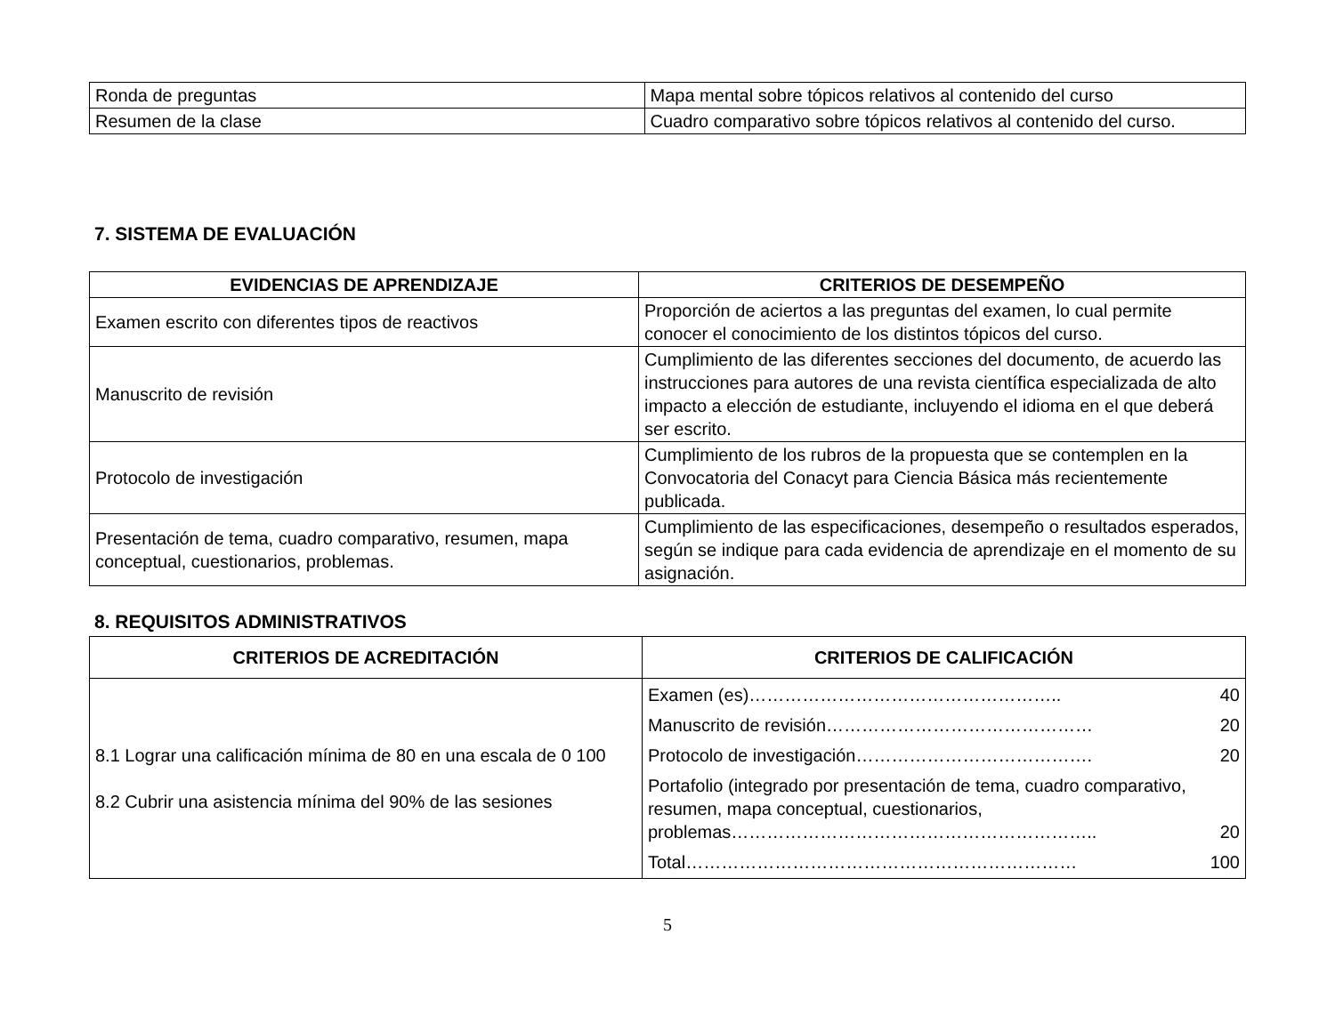| Ronda de preguntas | Mapa mental sobre tópicos relativos al contenido del curso |
| Resumen de la clase | Cuadro comparativo sobre tópicos relativos al contenido del curso. |
7. SISTEMA DE EVALUACIÓN
| EVIDENCIAS DE APRENDIZAJE | CRITERIOS DE DESEMPEÑO |
| --- | --- |
| Examen escrito con diferentes tipos de reactivos | Proporción de aciertos a las preguntas del examen, lo cual permite conocer el conocimiento de los distintos tópicos del curso. |
| Manuscrito de revisión | Cumplimiento de las diferentes secciones del documento, de acuerdo las instrucciones para autores de una revista científica especializada de alto impacto a elección de estudiante, incluyendo el idioma en el que deberá ser escrito. |
| Protocolo de investigación | Cumplimiento de los rubros de la propuesta que se contemplen en la Convocatoria del Conacyt para Ciencia Básica más recientemente publicada. |
| Presentación de tema, cuadro comparativo, resumen, mapa conceptual, cuestionarios, problemas. | Cumplimiento de las especificaciones, desempeño o resultados esperados, según se indique para cada evidencia de aprendizaje en el momento de su asignación. |
8. REQUISITOS ADMINISTRATIVOS
| CRITERIOS DE ACREDITACIÓN | CRITERIOS DE CALIFICACIÓN |
| --- | --- |
| 8.1 Lograr una calificación mínima de 80 en una escala de 0 100 8.2 Cubrir una asistencia mínima del 90% de las sesiones | / Examen (es)…………………………………………….. / 40 / / Manuscrito de revisión……………………………………… / 20 / / Protocolo de investigación…………………………………. / 20 / / Portafolio (integrado por presentación de tema, cuadro comparativo, resumen, mapa conceptual, cuestionarios, problemas…………………………………………………….. / 20 / / Total………………………………………………………… / 100 / |
5